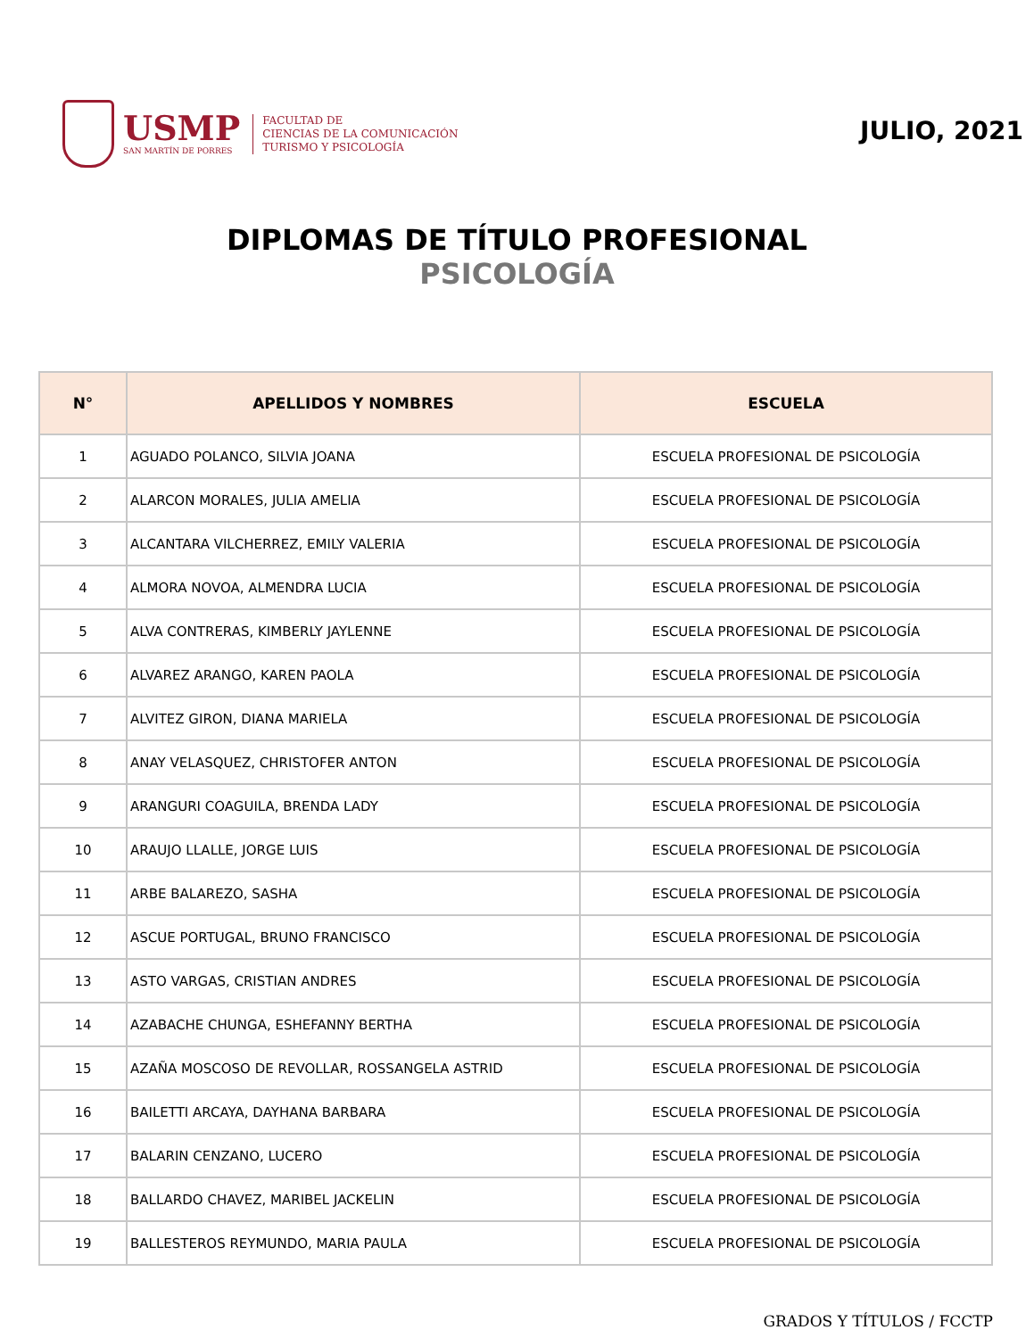USMP
SAN MARTÍN DE PORRES
FACULTAD DE
CIENCIAS DE LA COMUNICACIÓN
TURISMO Y PSICOLOGÍA
JULIO, 2021
DIPLOMAS DE TÍTULO PROFESIONAL
PSICOLOGÍA
| N° | APELLIDOS Y NOMBRES | ESCUELA |
| --- | --- | --- |
| 1 | AGUADO POLANCO, SILVIA JOANA | ESCUELA PROFESIONAL DE PSICOLOGÍA |
| 2 | ALARCON MORALES, JULIA AMELIA | ESCUELA PROFESIONAL DE PSICOLOGÍA |
| 3 | ALCANTARA VILCHERREZ, EMILY VALERIA | ESCUELA PROFESIONAL DE PSICOLOGÍA |
| 4 | ALMORA NOVOA, ALMENDRA LUCIA | ESCUELA PROFESIONAL DE PSICOLOGÍA |
| 5 | ALVA CONTRERAS, KIMBERLY JAYLENNE | ESCUELA PROFESIONAL DE PSICOLOGÍA |
| 6 | ALVAREZ ARANGO, KAREN PAOLA | ESCUELA PROFESIONAL DE PSICOLOGÍA |
| 7 | ALVITEZ GIRON, DIANA MARIELA | ESCUELA PROFESIONAL DE PSICOLOGÍA |
| 8 | ANAY VELASQUEZ, CHRISTOFER ANTON | ESCUELA PROFESIONAL DE PSICOLOGÍA |
| 9 | ARANGURI COAGUILA, BRENDA LADY | ESCUELA PROFESIONAL DE PSICOLOGÍA |
| 10 | ARAUJO LLALLE, JORGE LUIS | ESCUELA PROFESIONAL DE PSICOLOGÍA |
| 11 | ARBE BALAREZO, SASHA | ESCUELA PROFESIONAL DE PSICOLOGÍA |
| 12 | ASCUE PORTUGAL, BRUNO FRANCISCO | ESCUELA PROFESIONAL DE PSICOLOGÍA |
| 13 | ASTO VARGAS, CRISTIAN ANDRES | ESCUELA PROFESIONAL DE PSICOLOGÍA |
| 14 | AZABACHE CHUNGA, ESHEFANNY BERTHA | ESCUELA PROFESIONAL DE PSICOLOGÍA |
| 15 | AZAÑA MOSCOSO DE REVOLLAR, ROSSANGELA ASTRID | ESCUELA PROFESIONAL DE PSICOLOGÍA |
| 16 | BAILETTI ARCAYA, DAYHANA BARBARA | ESCUELA PROFESIONAL DE PSICOLOGÍA |
| 17 | BALARIN CENZANO, LUCERO | ESCUELA PROFESIONAL DE PSICOLOGÍA |
| 18 | BALLARDO CHAVEZ, MARIBEL JACKELIN | ESCUELA PROFESIONAL DE PSICOLOGÍA |
| 19 | BALLESTEROS REYMUNDO, MARIA PAULA | ESCUELA PROFESIONAL DE PSICOLOGÍA |
GRADOS Y TÍTULOS / FCCTP